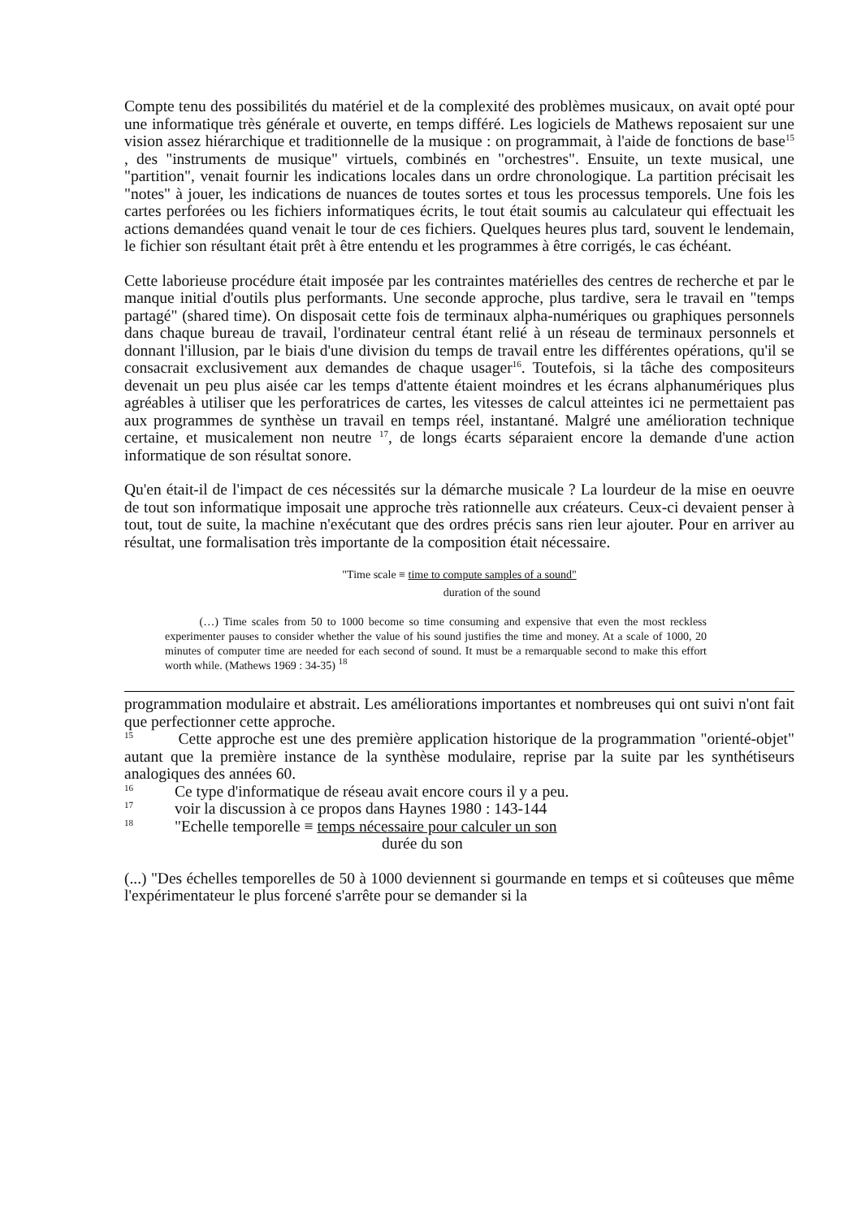Compte tenu des possibilités du matériel et de la complexité des problèmes musicaux, on avait opté pour une informatique très générale et ouverte, en temps différé. Les logiciels de Mathews reposaient sur une vision assez hiérarchique et traditionnelle de la musique : on programmait, à l'aide de fonctions de base<sup>15</sup> , des "instruments de musique" virtuels, combinés en "orchestres". Ensuite, un texte musical, une "partition", venait fournir les indications locales dans un ordre chronologique. La partition précisait les "notes" à jouer, les indications de nuances de toutes sortes et tous les processus temporels. Une fois les cartes perforées ou les fichiers informatiques écrits, le tout était soumis au calculateur qui effectuait les actions demandées quand venait le tour de ces fichiers. Quelques heures plus tard, souvent le lendemain, le fichier son résultant était prêt à être entendu et les programmes à être corrigés, le cas échéant.
Cette laborieuse procédure était imposée par les contraintes matérielles des centres de recherche et par le manque initial d'outils plus performants. Une seconde approche, plus tardive, sera le travail en "temps partagé" (shared time). On disposait cette fois de terminaux alpha-numériques ou graphiques personnels dans chaque bureau de travail, l'ordinateur central étant relié à un réseau de terminaux personnels et donnant l'illusion, par le biais d'une division du temps de travail entre les différentes opérations, qu'il se consacrait exclusivement aux demandes de chaque usager<sup>16</sup>. Toutefois, si la tâche des compositeurs devenait un peu plus aisée car les temps d'attente étaient moindres et les écrans alphanumériques plus agréables à utiliser que les perforatrices de cartes, les vitesses de calcul atteintes ici ne permettaient pas aux programmes de synthèse un travail en temps réel, instantané. Malgré une amélioration technique certaine, et musicalement non neutre <sup>17</sup>, de longs écarts séparaient encore la demande d'une action informatique de son résultat sonore.
Qu'en était-il de l'impact de ces nécessités sur la démarche musicale ? La lourdeur de la mise en oeuvre de tout son informatique imposait une approche très rationnelle aux créateurs. Ceux-ci devaient penser à tout, tout de suite, la machine n'exécutant que des ordres précis sans rien leur ajouter. Pour en arriver au résultat, une formalisation très importante de la composition était nécessaire.
"Time scale ≡ time to compute samples of a sound"
duration of the sound
(…) Time scales from 50 to 1000 become so time consuming and expensive that even the most reckless experimenter pauses to consider whether the value of his sound justifies the time and money. At a scale of 1000, 20 minutes of computer time are needed for each second of sound. It must be a remarquable second to make this effort worth while. (Mathews 1969 : 34-35) <sup>18</sup>
programmation modulaire et abstrait. Les améliorations importantes et nombreuses qui ont suivi n'ont fait que perfectionner cette approche.
<sup>15</sup> Cette approche est une des première application historique de la programmation "orienté-objet" autant que la première instance de la synthèse modulaire, reprise par la suite par les synthétiseurs analogiques des années 60.
<sup>16</sup> Ce type d'informatique de réseau avait encore cours il y a peu.
<sup>17</sup> voir la discussion à ce propos dans Haynes 1980 : 143-144
<sup>18</sup> "Echelle temporelle ≡ temps nécessaire pour calculer un son
durée du son
(...) "Des échelles temporelles de 50 à 1000 deviennent si gourmande en temps et si coûteuses que même l'expérimentateur le plus forcené s'arrête pour se demander si la